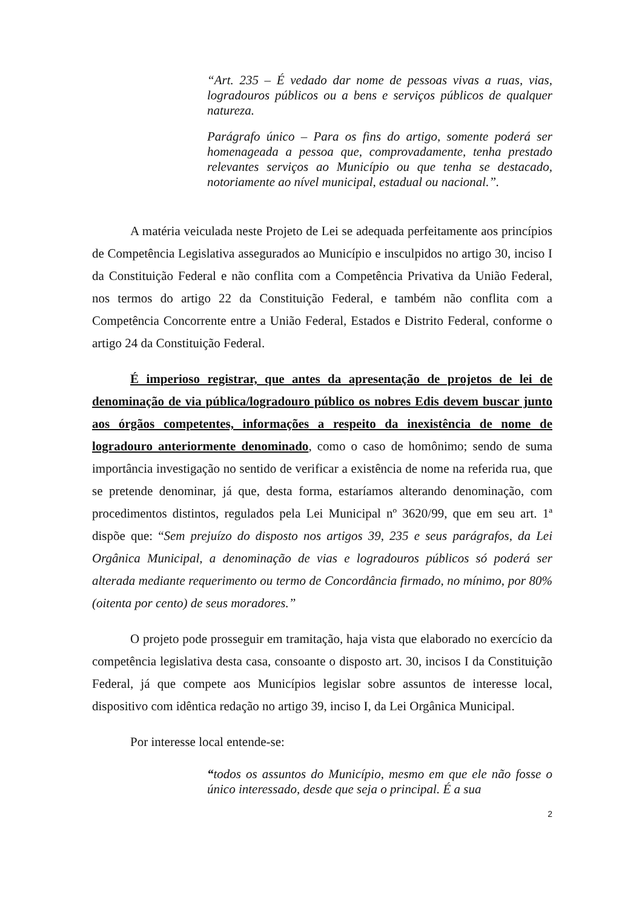“Art. 235 – É vedado dar nome de pessoas vivas a ruas, vias, logradouros públicos ou a bens e serviços públicos de qualquer natureza.
Parágrafo único – Para os fins do artigo, somente poderá ser homenageada a pessoa que, comprovadamente, tenha prestado relevantes serviços ao Município ou que tenha se destacado, notoriamente ao nível municipal, estadual ou nacional.”.
A matéria veiculada neste Projeto de Lei se adequada perfeitamente aos princípios de Competência Legislativa assegurados ao Município e insculpidos no artigo 30, inciso I da Constituição Federal e não conflita com a Competência Privativa da União Federal, nos termos do artigo 22 da Constituição Federal, e também não conflita com a Competência Concorrente entre a União Federal, Estados e Distrito Federal, conforme o artigo 24 da Constituição Federal.
É imperioso registrar, que antes da apresentação de projetos de lei de denominação de via pública/logradouro público os nobres Edis devem buscar junto aos órgãos competentes, informações a respeito da inexistência de nome de logradouro anteriormente denominado, como o caso de homônimo; sendo de suma importância investigação no sentido de verificar a existência de nome na referida rua, que se pretende denominar, já que, desta forma, estaríamos alterando denominação, com procedimentos distintos, regulados pela Lei Municipal nº 3620/99, que em seu art. 1ª dispõe que: “Sem prejuízo do disposto nos artigos 39, 235 e seus parágrafos, da Lei Orgânica Municipal, a denominação de vias e logradouros públicos só poderá ser alterada mediante requerimento ou termo de Concordância firmado, no mínimo, por 80% (oitenta por cento) de seus moradores.”
O projeto pode prosseguir em tramitação, haja vista que elaborado no exercício da competência legislativa desta casa, consoante o disposto art. 30, incisos I da Constituição Federal, já que compete aos Municípios legislar sobre assuntos de interesse local, dispositivo com idêntica redação no artigo 39, inciso I, da Lei Orgânica Municipal.
Por interesse local entende-se:
“todos os assuntos do Município, mesmo em que ele não fosse o único interessado, desde que seja o principal. É a sua
2